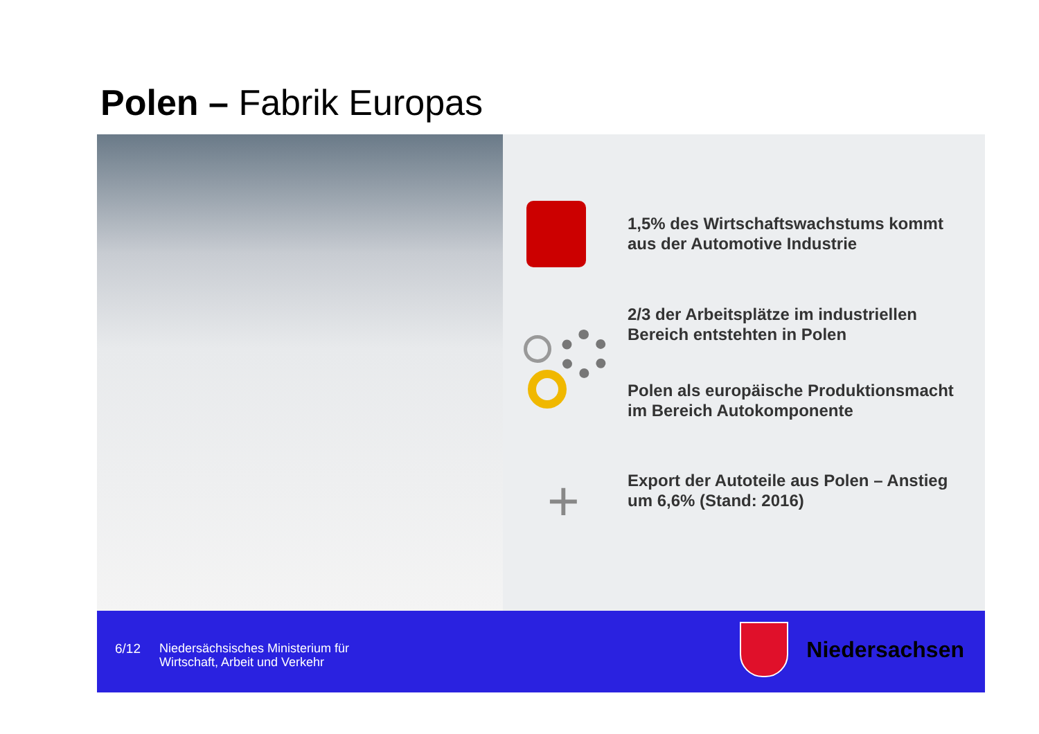Polen – Fabrik Europas
+
1,5% des Wirtschaftswachstums kommt aus der Automotive Industrie
2/3 der Arbeitsplätze im industriellen Bereich entstehten in Polen
Polen als europäische Produktionsmacht im Bereich Autokomponente
Export der Autoteile aus Polen – Anstieg um 6,6% (Stand: 2016)
6/12
Niedersächsisches Ministerium für
Wirtschaft, Arbeit und Verkehr
Niedersachsen